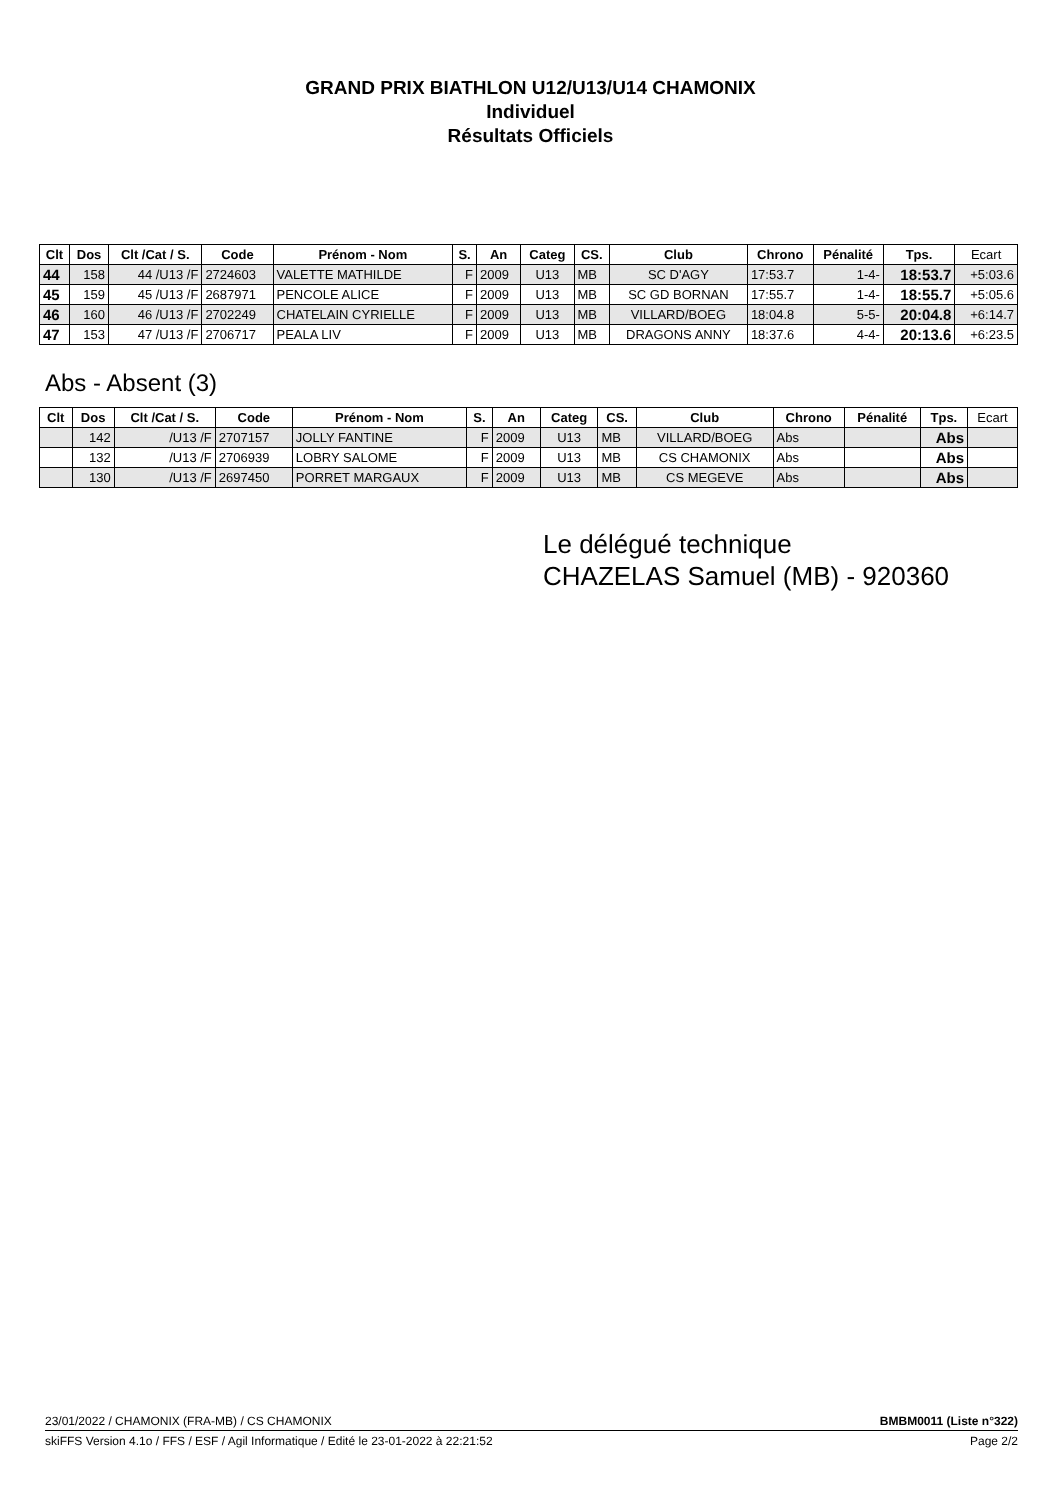GRAND PRIX BIATHLON U12/U13/U14 CHAMONIX
Individuel
Résultats Officiels
| Clt | Dos | Clt /Cat / S. | Code | Prénom - Nom | S. | An | Categ | CS. | Club | Chrono | Pénalité | Tps. | Ecart |
| --- | --- | --- | --- | --- | --- | --- | --- | --- | --- | --- | --- | --- | --- |
| 44 | 158 | 44 /U13 /F | 2724603 | VALETTE MATHILDE | F | 2009 | U13 | MB | SC D'AGY | 17:53.7 | 1-4- | 18:53.7 | +5:03.6 |
| 45 | 159 | 45 /U13 /F | 2687971 | PENCOLE ALICE | F | 2009 | U13 | MB | SC GD BORNAN | 17:55.7 | 1-4- | 18:55.7 | +5:05.6 |
| 46 | 160 | 46 /U13 /F | 2702249 | CHATELAIN CYRIELLE | F | 2009 | U13 | MB | VILLARD/BOEG | 18:04.8 | 5-5- | 20:04.8 | +6:14.7 |
| 47 | 153 | 47 /U13 /F | 2706717 | PEALA LIV | F | 2009 | U13 | MB | DRAGONS ANNY | 18:37.6 | 4-4- | 20:13.6 | +6:23.5 |
Abs - Absent (3)
| Clt | Dos | Clt /Cat / S. | Code | Prénom - Nom | S. | An | Categ | CS. | Club | Chrono | Pénalité | Tps. | Ecart |
| --- | --- | --- | --- | --- | --- | --- | --- | --- | --- | --- | --- | --- | --- |
| | 142 | /U13 /F | 2707157 | JOLLY FANTINE | F | 2009 | U13 | MB | VILLARD/BOEG | Abs | | Abs | |
| | 132 | /U13 /F | 2706939 | LOBRY SALOME | F | 2009 | U13 | MB | CS CHAMONIX | Abs | | Abs | |
| | 130 | /U13 /F | 2697450 | PORRET MARGAUX | F | 2009 | U13 | MB | CS MEGEVE | Abs | | Abs | |
Le délégué technique
CHAZELAS Samuel (MB) - 920360
23/01/2022 / CHAMONIX (FRA-MB) / CS CHAMONIX BMBM0011 (Liste n°322)
skiFFS Version 4.1o / FFS / ESF / Agil Informatique / Edité le 23-01-2022 à 22:21:52 Page 2/2